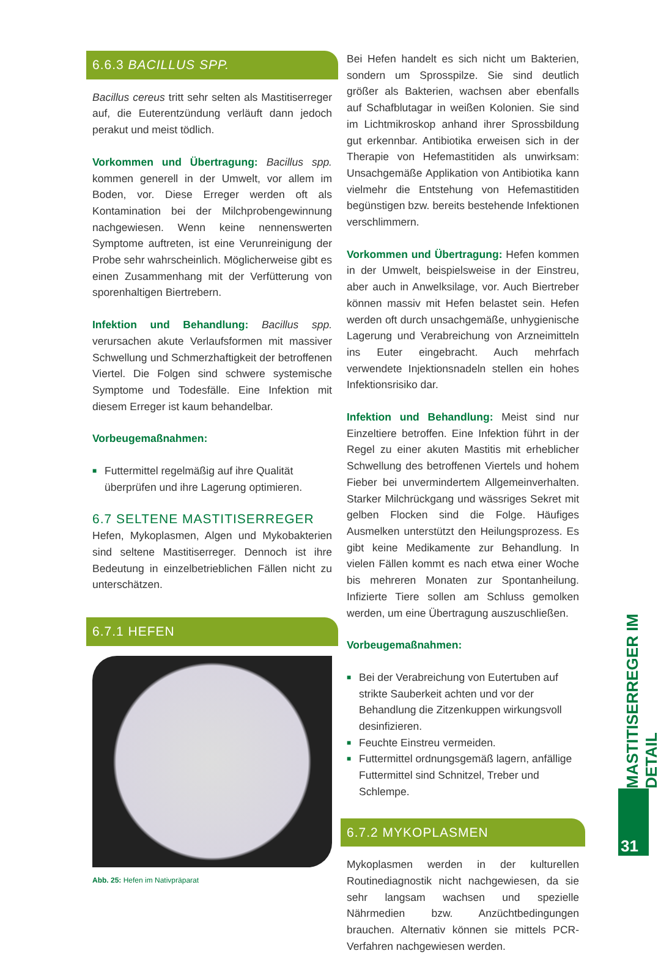6.6.3 BACILLUS SPP.
Bacillus cereus tritt sehr selten als Mastitiserreger auf, die Euterentzündung verläuft dann jedoch perakut und meist tödlich.
Vorkommen und Übertragung: Bacillus spp. kommen generell in der Umwelt, vor allem im Boden, vor. Diese Erreger werden oft als Kontamination bei der Milchprobengewinnung nachgewiesen. Wenn keine nennenswerten Symptome auftreten, ist eine Verunreinigung der Probe sehr wahrscheinlich. Möglicherweise gibt es einen Zusammenhang mit der Verfütterung von sporenhaltigen Biertrebern.
Infektion und Behandlung: Bacillus spp. verursachen akute Verlaufsformen mit massiver Schwellung und Schmerzhaftigkeit der betroffenen Viertel. Die Folgen sind schwere systemische Symptome und Todesfälle. Eine Infektion mit diesem Erreger ist kaum behandelbar.
Vorbeugemaßnahmen:
■ Futtermittel regelmäßig auf ihre Qualität überprüfen und ihre Lagerung optimieren.
6.7 SELTENE MASTITISERREGER
Hefen, Mykoplasmen, Algen und Mykobakterien sind seltene Mastitiserreger. Dennoch ist ihre Bedeutung in einzelbetrieblichen Fällen nicht zu unterschätzen.
6.7.1 HEFEN
Abb. 25: Hefen im Nativpräparat
Bei Hefen handelt es sich nicht um Bakterien, sondern um Sprosspilze. Sie sind deutlich größer als Bakterien, wachsen aber ebenfalls auf Schafblutagar in weißen Kolonien. Sie sind im Lichtmikroskop anhand ihrer Sprossbildung gut erkennbar. Antibiotika erweisen sich in der Therapie von Hefemastitiden als unwirksam: Unsachgemäße Applikation von Antibiotika kann vielmehr die Entstehung von Hefemastitiden begünstigen bzw. bereits bestehende Infektionen verschlimmern.
Vorkommen und Übertragung: Hefen kommen in der Umwelt, beispielsweise in der Einstreu, aber auch in Anwelksilage, vor. Auch Biertreber können massiv mit Hefen belastet sein. Hefen werden oft durch unsachgemäße, unhygienische Lagerung und Verabreichung von Arzneimitteln ins Euter eingebracht. Auch mehrfach verwendete Injektionsnadeln stellen ein hohes Infektionsrisiko dar.
Infektion und Behandlung: Meist sind nur Einzeltiere betroffen. Eine Infektion führt in der Regel zu einer akuten Mastitis mit erheblicher Schwellung des betroffenen Viertels und hohem Fieber bei unvermindertem Allgemeinverhalten. Starker Milchrückgang und wässriges Sekret mit gelben Flocken sind die Folge. Häufiges Ausmelken unterstützt den Heilungsprozess. Es gibt keine Medikamente zur Behandlung. In vielen Fällen kommt es nach etwa einer Woche bis mehreren Monaten zur Spontanheilung. Infizierte Tiere sollen am Schluss gemolken werden, um eine Übertragung auszuschließen.
Vorbeugemaßnahmen:
■ Bei der Verabreichung von Eutertuben auf strikte Sauberkeit achten und vor der Behandlung die Zitzenkuppen wirkungsvoll desinfizieren.
■ Feuchte Einstreu vermeiden.
■ Futtermittel ordnungsgemäß lagern, anfällige Futtermittel sind Schnitzel, Treber und Schlempe.
6.7.2 MYKOPLASMEN
Mykoplasmen werden in der kulturellen Routinediagnostik nicht nachgewiesen, da sie sehr langsam wachsen und spezielle Nährmedien bzw. Anzüchtbedingungen brauchen. Alternativ können sie mittels PCR-Verfahren nachgewiesen werden.
MASTITISERREGER IM DETAIL
31